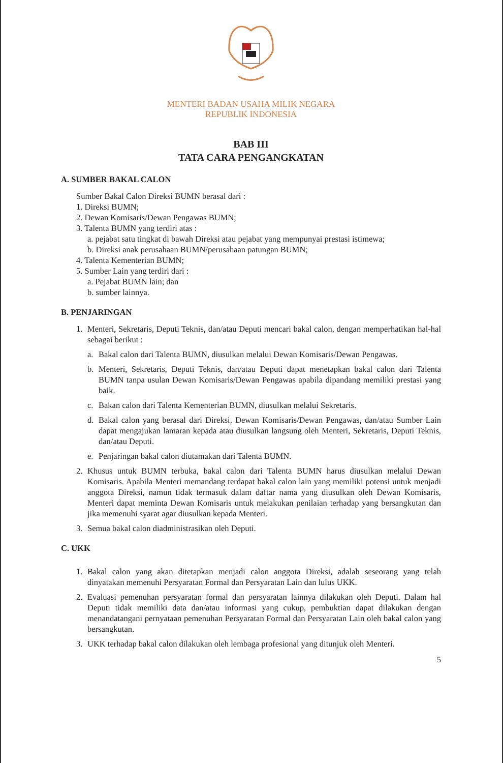MENTERI BADAN USAHA MILIK NEGARA
REPUBLIK INDONESIA
BAB III
TATA CARA PENGANGKATAN
A. SUMBER BAKAL CALON
Sumber Bakal Calon Direksi BUMN berasal dari :
1. Direksi BUMN;
2. Dewan Komisaris/Dewan Pengawas BUMN;
3. Talenta BUMN yang terdiri atas :
a. pejabat satu tingkat di bawah Direksi atau pejabat yang mempunyai prestasi istimewa;
b. Direksi anak perusahaan BUMN/perusahaan patungan BUMN;
4. Talenta Kementerian BUMN;
5. Sumber Lain yang terdiri dari :
a. Pejabat BUMN lain; dan
b. sumber lainnya.
B. PENJARINGAN
1. Menteri, Sekretaris, Deputi Teknis, dan/atau Deputi mencari bakal calon, dengan memperhatikan hal-hal sebagai berikut :
a. Bakal calon dari Talenta BUMN, diusulkan melalui Dewan Komisaris/Dewan Pengawas.
b. Menteri, Sekretaris, Deputi Teknis, dan/atau Deputi dapat menetapkan bakal calon dari Talenta BUMN tanpa usulan Dewan Komisaris/Dewan Pengawas apabila dipandang memiliki prestasi yang baik.
c. Bakan calon dari Talenta Kementerian BUMN, diusulkan melalui Sekretaris.
d. Bakal calon yang berasal dari Direksi, Dewan Komisaris/Dewan Pengawas, dan/atau Sumber Lain dapat mengajukan lamaran kepada atau diusulkan langsung oleh Menteri, Sekretaris, Deputi Teknis, dan/atau Deputi.
e. Penjaringan bakal calon diutamakan dari Talenta BUMN.
2. Khusus untuk BUMN terbuka, bakal calon dari Talenta BUMN harus diusulkan melalui Dewan Komisaris. Apabila Menteri memandang terdapat bakal calon lain yang memiliki potensi untuk menjadi anggota Direksi, namun tidak termasuk dalam daftar nama yang diusulkan oleh Dewan Komisaris, Menteri dapat meminta Dewan Komisaris untuk melakukan penilaian terhadap yang bersangkutan dan jika memenuhi syarat agar diusulkan kepada Menteri.
3. Semua bakal calon diadministrasikan oleh Deputi.
C. UKK
1. Bakal calon yang akan ditetapkan menjadi calon anggota Direksi, adalah seseorang yang telah dinyatakan memenuhi Persyaratan Formal dan Persyaratan Lain dan lulus UKK.
2. Evaluasi pemenuhan persyaratan formal dan persyaratan lainnya dilakukan oleh Deputi. Dalam hal Deputi tidak memiliki data dan/atau informasi yang cukup, pembuktian dapat dilakukan dengan menandatangani pernyataan pemenuhan Persyaratan Formal dan Persyaratan Lain oleh bakal calon yang bersangkutan.
3. UKK terhadap bakal calon dilakukan oleh lembaga profesional yang ditunjuk oleh Menteri.
5